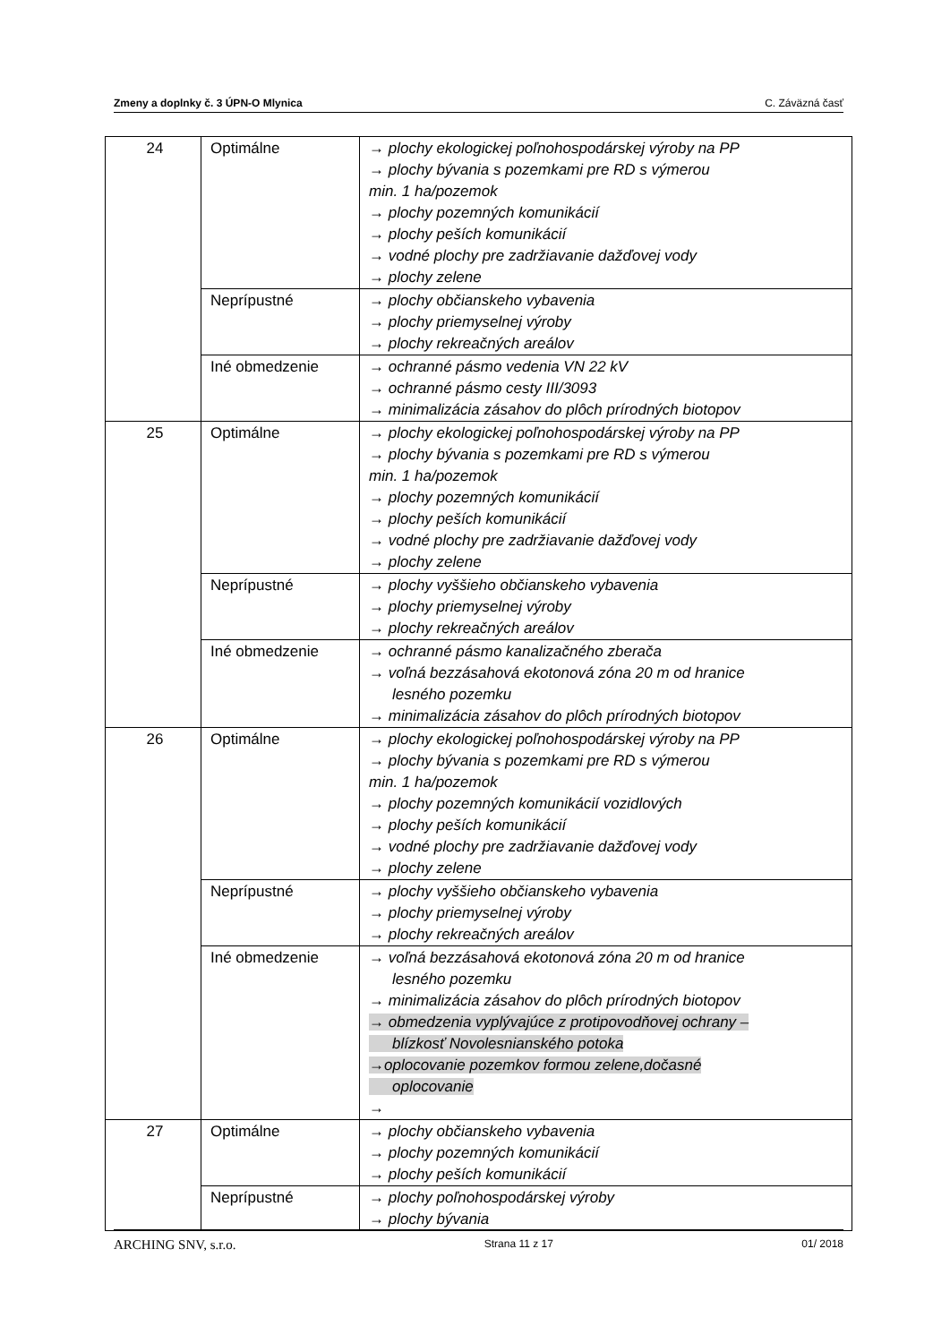Zmeny a doplnky č. 3 ÚPN-O Mlynica C. Záväzná časť
| 24 | Optimálne | → plochy ekologickej poľnohospodárskej výroby na PP → plochy bývania s pozemkami pre RD s výmerou min. 1 ha/pozemok → plochy pozemných komunikácií → plochy peších komunikácií → vodné plochy pre zadržiavanie dažďovej vody → plochy zelene |
| | Neprípustné | → plochy občianskeho vybavenia → plochy priemyselnej výroby → plochy rekreačných areálov |
| | Iné obmedzenie | → ochranné pásmo vedenia VN 22 kV → ochranné pásmo cesty III/3093 → minimalizácia zásahov do plôch prírodných biotopov |
| 25 | Optimálne | → plochy ekologickej poľnohospodárskej výroby na PP → plochy bývania s pozemkami pre RD s výmerou min. 1 ha/pozemok → plochy pozemných komunikácií → plochy peších komunikácií → vodné plochy pre zadržiavanie dažďovej vody → plochy zelene |
| | Neprípustné | → plochy vyššieho občianskeho vybavenia → plochy priemyselnej výroby → plochy rekreačných areálov |
| | Iné obmedzenie | → ochranné pásmo kanalizačného zberača → voľná bezzásahová ekotonová zóna 20 m od hranice lesného pozemku → minimalizácia zásahov do plôch prírodných biotopov |
| 26 | Optimálne | → plochy ekologickej poľnohospodárskej výroby na PP → plochy bývania s pozemkami pre RD s výmerou min. 1 ha/pozemok → plochy pozemných komunikácií vozidlových → plochy peších komunikácií → vodné plochy pre zadržiavanie dažďovej vody → plochy zelene |
| | Neprípustné | → plochy vyššieho občianskeho vybavenia → plochy priemyselnej výroby → plochy rekreačných areálov |
| | Iné obmedzenie | → voľná bezzásahová ekotonová zóna 20 m od hranice lesného pozemku → minimalizácia zásahov do plôch prírodných biotopov → obmedzenia vyplývajúce z protipovodňovej ochrany – blízkosť Novolesnianského potoka →oplocovanie pozemkov formou zelene,dočasné oplocovanie → |
| 27 | Optimálne | → plochy občianskeho vybavenia → plochy pozemných komunikácií → plochy peších komunikácií |
| | Neprípustné | → plochy poľnohospodárskej výroby → plochy bývania |
ARCHING SNV, s.r.o. Strana 11 z 17 01/ 2018